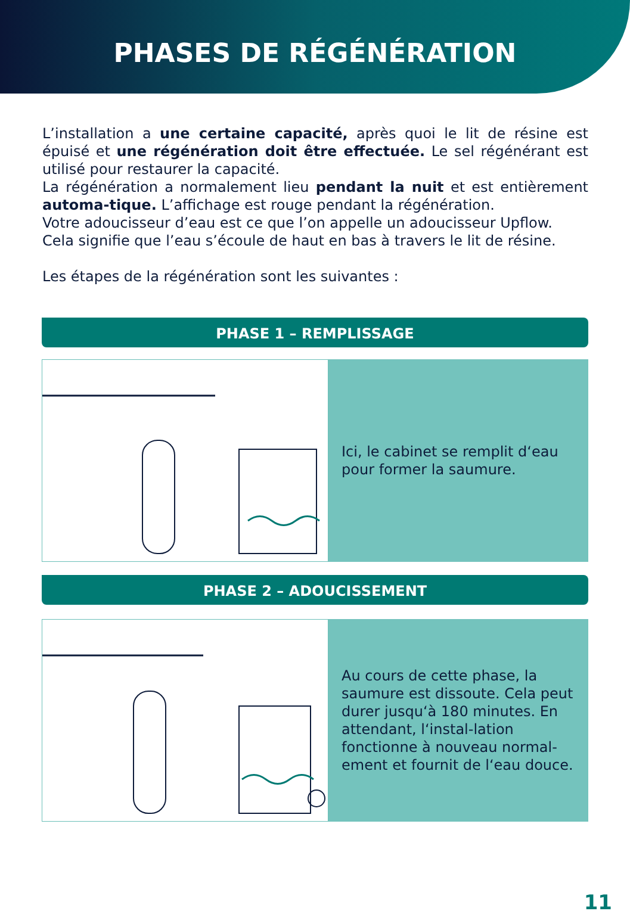PHASES DE RÉGÉNÉRATION
L’installation a une certaine capacité, après quoi le lit de résine est épuisé et une régénération doit être effectuée. Le sel régénérant est utilisé pour restaurer la capacité.
La régénération a normalement lieu pendant la nuit et est entièrement automa-tique. L’affichage est rouge pendant la régénération.
Votre adoucisseur d’eau est ce que l’on appelle un adoucisseur Upflow.
Cela signifie que l’eau s’écoule de haut en bas à travers le lit de résine.
Les étapes de la régénération sont les suivantes :
PHASE 1 – REMPLISSAGE
Ici, le cabinet se remplit d‘eau pour former la saumure.
PHASE 2 – ADOUCISSEMENT
Au cours de cette phase, la saumure est dissoute. Cela peut durer jusqu‘à 180 minutes. En attendant, l‘instal-lation fonctionne à nouveau normal-ement et fournit de l‘eau douce.
11